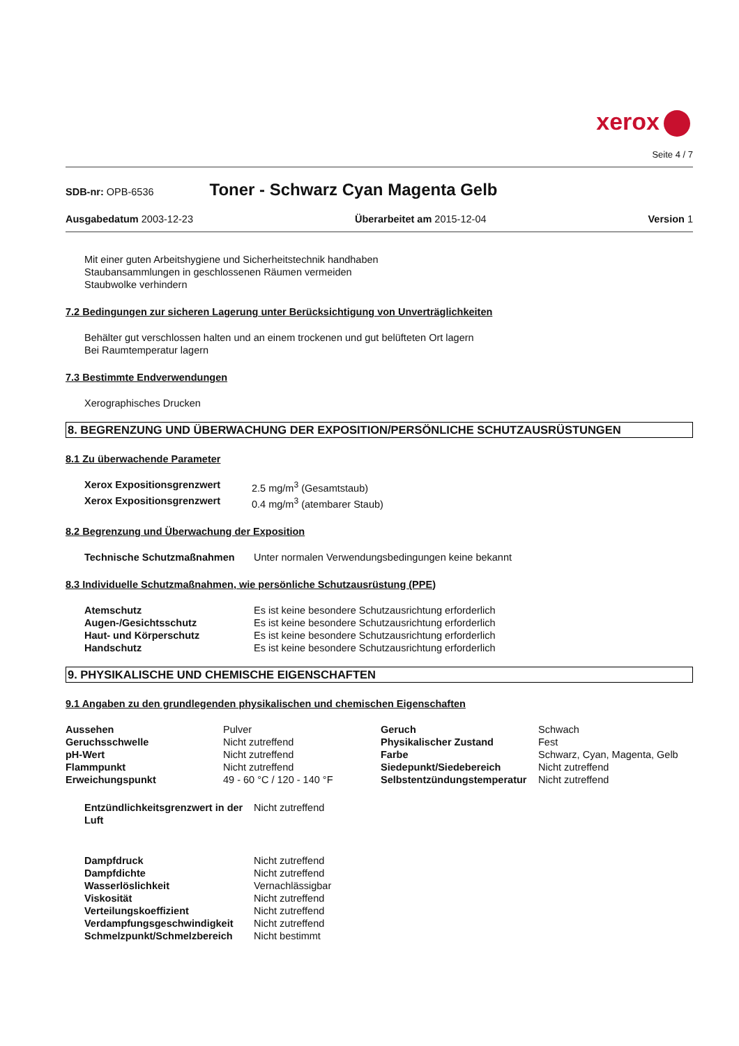xerox
Seite 4 / 7
SDB-nr: OPB-6536 Toner - Schwarz Cyan Magenta Gelb
Ausgabedatum 2003-12-23 Überarbeitet am 2015-12-04 Version 1
Mit einer guten Arbeitshygiene und Sicherheitstechnik handhaben
Staubansammlungen in geschlossenen Räumen vermeiden
Staubwolke verhindern
7.2 Bedingungen zur sicheren Lagerung unter Berücksichtigung von Unverträglichkeiten
Behälter gut verschlossen halten und an einem trockenen und gut belüfteten Ort lagern
Bei Raumtemperatur lagern
7.3 Bestimmte Endverwendungen
Xerographisches Drucken
8. BEGRENZUNG UND ÜBERWACHUNG DER EXPOSITION/PERSÖNLICHE SCHUTZAUSRÜSTUNGEN
8.1 Zu überwachende Parameter
| Xerox Expositionsgrenzwert | 2.5 mg/m<sup>3</sup> (Gesamtstaub) |
| Xerox Expositionsgrenzwert | 0.4 mg/m<sup>3</sup> (atembarer Staub) |
8.2 Begrenzung und Überwachung der Exposition
| Technische Schutzmaßnahmen | Unter normalen Verwendungsbedingungen keine bekannt |
8.3 Individuelle Schutzmaßnahmen, wie persönliche Schutzausrüstung (PPE)
| Atemschutz | Es ist keine besondere Schutzausrichtung erforderlich |
| Augen-/Gesichtsschutz | Es ist keine besondere Schutzausrichtung erforderlich |
| Haut- und Körperschutz | Es ist keine besondere Schutzausrichtung erforderlich |
| Handschutz | Es ist keine besondere Schutzausrichtung erforderlich |
9. PHYSIKALISCHE UND CHEMISCHE EIGENSCHAFTEN
9.1 Angaben zu den grundlegenden physikalischen und chemischen Eigenschaften
| Aussehen | Pulver | Geruch | Schwach |
| Geruchsschwelle | Nicht zutreffend | Physikalischer Zustand | Fest |
| pH-Wert | Nicht zutreffend | Farbe | Schwarz, Cyan, Magenta, Gelb |
| Flammpunkt | Nicht zutreffend | Siedepunkt/Siedebereich | Nicht zutreffend |
| Erweichungspunkt | 49 - 60 °C / 120 - 140 °F | Selbstentzündungstemperatur | Nicht zutreffend |
| Entzündlichkeitsgrenzwert in der Luft | Nicht zutreffend |
| Dampfdruck | Nicht zutreffend |
| Dampfdichte | Nicht zutreffend |
| Wasserlöslichkeit | Vernachlässigbar |
| Viskosität | Nicht zutreffend |
| Verteilungskoeffizient | Nicht zutreffend |
| Verdampfungsgeschwindigkeit | Nicht zutreffend |
| Schmelzpunkt/Schmelzbereich | Nicht bestimmt |